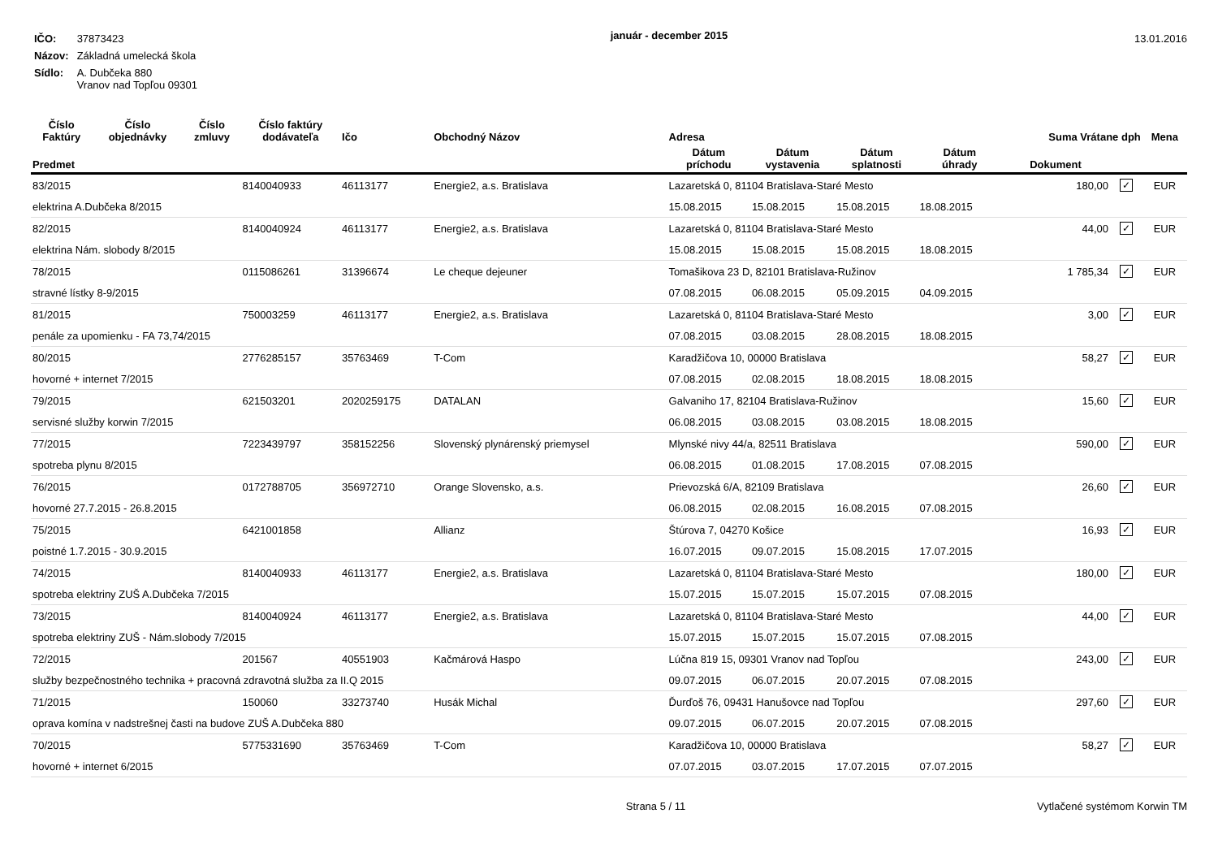| IČO: | 37873423 |
| Názov: | Základná umelecká škola |
| Sídlo: | A. Dubčeka 880 Vranov nad Topľou 09301 |
január - december 2015
13.01.2016
| Číslo Faktúry | Číslo objednávky | Číslo zmluvy | Číslo faktúry dodávateľa | Ičo | Obchodný Názov | Adresa | | | | Suma Vrátane dph | | Mena |
| --- | --- | --- | --- | --- | --- | --- | --- | --- | --- | --- | --- | --- |
| Predmet | | | | | | Dátum príchodu | Dátum vystavenia | Dátum splatnosti | Dátum úhrady | Dokument | | |
| 83/2015 | | | 8140040933 | 46113177 | Energie2, a.s. Bratislava | Lazaretská 0, 81104 Bratislava-Staré Mesto | | | | 180,00 | ✓ | EUR |
| elektrina A.Dubčeka 8/2015 | | | | | | 15.08.2015 | 15.08.2015 | 15.08.2015 | 18.08.2015 | | | |
| 82/2015 | | | 8140040924 | 46113177 | Energie2, a.s. Bratislava | Lazaretská 0, 81104 Bratislava-Staré Mesto | | | | 44,00 | ✓ | EUR |
| elektrina Nám. slobody 8/2015 | | | | | | 15.08.2015 | 15.08.2015 | 15.08.2015 | 18.08.2015 | | | |
| 78/2015 | | | 0115086261 | 31396674 | Le cheque dejeuner | Tomašikova 23 D, 82101 Bratislava-Ružinov | | | | 1 785,34 | ✓ | EUR |
| stravné lístky 8-9/2015 | | | | | | 07.08.2015 | 06.08.2015 | 05.09.2015 | 04.09.2015 | | | |
| 81/2015 | | | 750003259 | 46113177 | Energie2, a.s. Bratislava | Lazaretská 0, 81104 Bratislava-Staré Mesto | | | | 3,00 | ✓ | EUR |
| penále za upomienku - FA 73,74/2015 | | | | | | 07.08.2015 | 03.08.2015 | 28.08.2015 | 18.08.2015 | | | |
| 80/2015 | | | 2776285157 | 35763469 | T-Com | Karadžičova 10, 00000 Bratislava | | | | 58,27 | ✓ | EUR |
| hovorné + internet 7/2015 | | | | | | 07.08.2015 | 02.08.2015 | 18.08.2015 | 18.08.2015 | | | |
| 79/2015 | | | 621503201 | 2020259175 | DATALAN | Galvaniho 17, 82104 Bratislava-Ružinov | | | | 15,60 | ✓ | EUR |
| servisné služby korwin 7/2015 | | | | | | 06.08.2015 | 03.08.2015 | 03.08.2015 | 18.08.2015 | | | |
| 77/2015 | | | 7223439797 | 358152256 | Slovenský plynárenský priemysel | Mlynské nivy 44/a, 82511 Bratislava | | | | 590,00 | ✓ | EUR |
| spotreba plynu 8/2015 | | | | | | 06.08.2015 | 01.08.2015 | 17.08.2015 | 07.08.2015 | | | |
| 76/2015 | | | 0172788705 | 356972710 | Orange Slovensko, a.s. | Prievozská 6/A, 82109 Bratislava | | | | 26,60 | ✓ | EUR |
| hovorné 27.7.2015 - 26.8.2015 | | | | | | 06.08.2015 | 02.08.2015 | 16.08.2015 | 07.08.2015 | | | |
| 75/2015 | | | 6421001858 | | Allianz | Štúrova 7, 04270 Košice | | | | 16,93 | ✓ | EUR |
| poistné 1.7.2015 - 30.9.2015 | | | | | | 16.07.2015 | 09.07.2015 | 15.08.2015 | 17.07.2015 | | | |
| 74/2015 | | | 8140040933 | 46113177 | Energie2, a.s. Bratislava | Lazaretská 0, 81104 Bratislava-Staré Mesto | | | | 180,00 | ✓ | EUR |
| spotreba elektriny ZUŠ A.Dubčeka 7/2015 | | | | | | 15.07.2015 | 15.07.2015 | 15.07.2015 | 07.08.2015 | | | |
| 73/2015 | | | 8140040924 | 46113177 | Energie2, a.s. Bratislava | Lazaretská 0, 81104 Bratislava-Staré Mesto | | | | 44,00 | ✓ | EUR |
| spotreba elektriny ZUŠ - Nám.slobody 7/2015 | | | | | | 15.07.2015 | 15.07.2015 | 15.07.2015 | 07.08.2015 | | | |
| 72/2015 | | | 201567 | 40551903 | Kačmárová Haspo | Lúčna 819 15, 09301 Vranov nad Topľou | | | | 243,00 | ✓ | EUR |
| služby bezpečnostného technika + pracovná zdravotná služba za II.Q 2015 | | | | | | 09.07.2015 | 06.07.2015 | 20.07.2015 | 07.08.2015 | | | |
| 71/2015 | | | 150060 | 33273740 | Husák Michal | Ďurďoš 76, 09431 Hanušovce nad Topľou | | | | 297,60 | ✓ | EUR |
| oprava komína v nadstrešnej časti na budove ZUŠ A.Dubčeka 880 | | | | | | 09.07.2015 | 06.07.2015 | 20.07.2015 | 07.08.2015 | | | |
| 70/2015 | | | 5775331690 | 35763469 | T-Com | Karadžičova 10, 00000 Bratislava | | | | 58,27 | ✓ | EUR |
| hovorné + internet 6/2015 | | | | | | 07.07.2015 | 03.07.2015 | 17.07.2015 | 07.07.2015 | | | |
Strana 5 / 11 Vytlačené systémom Korwin TM